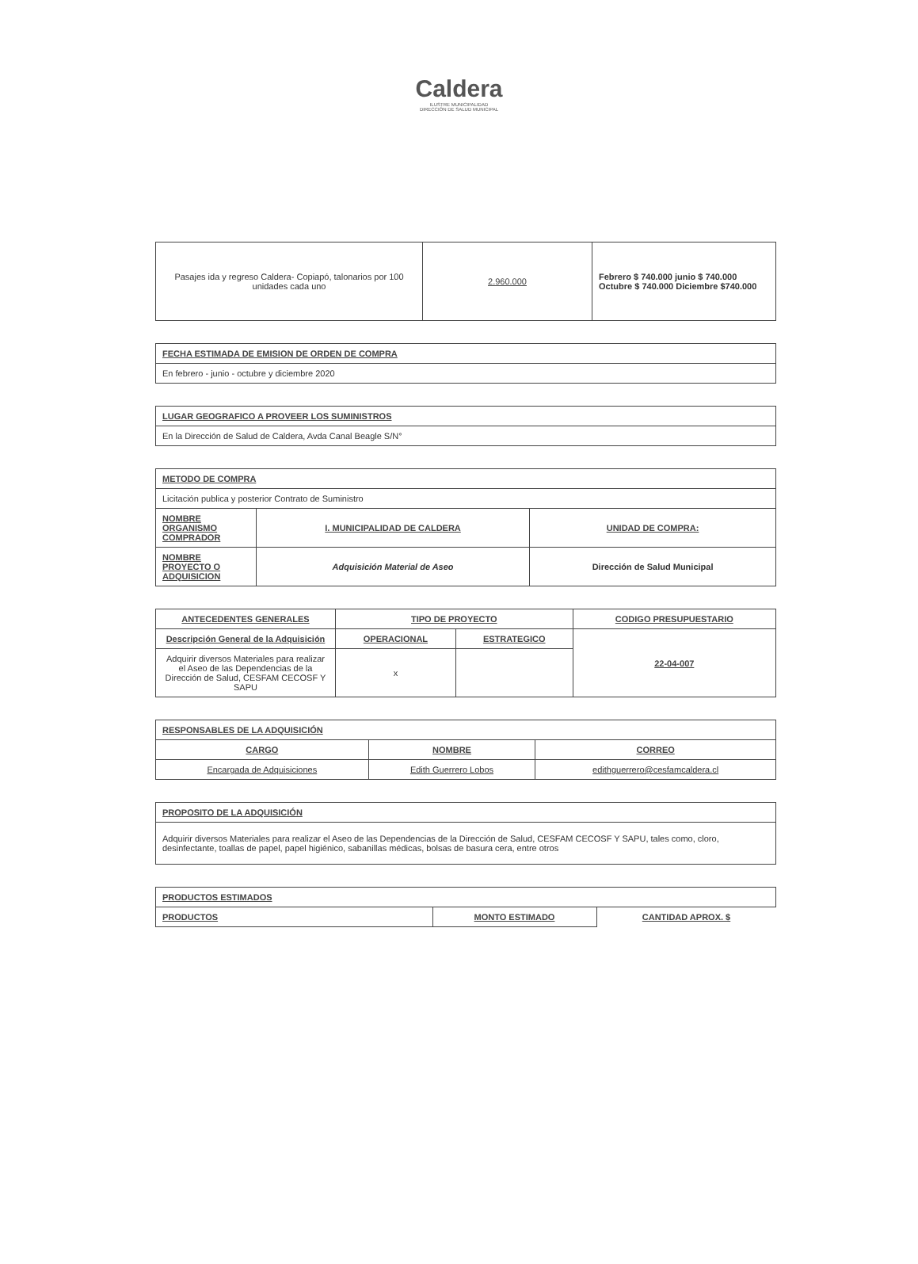Caldera
ILUSTRE MUNICIPALIDAD
DIRECCIÓN DE SALUD MUNICIPAL
| Pasajes ida y regreso Caldera- Copiapó, talonarios por 100 unidades cada uno | 2.960.000 | Febrero $ 740.000 junio $ 740.000 Octubre $ 740.000 Diciembre $740.000 |
| FECHA ESTIMADA DE EMISION DE ORDEN DE COMPRA |
| --- |
| En febrero - junio - octubre y diciembre 2020 |
| LUGAR GEOGRAFICO A PROVEER LOS SUMINISTROS |
| --- |
| En la Dirección de Salud de Caldera, Avda Canal Beagle S/N° |
| METODO DE COMPRA | | |
| --- | --- | --- |
| Licitación publica y posterior Contrato de Suministro | | |
| NOMBRE ORGANISMO COMPRADOR | I. MUNICIPALIDAD DE CALDERA | UNIDAD DE COMPRA: |
| NOMBRE PROYECTO O ADQUISICION | Adquisición Material de Aseo | Dirección de Salud Municipal |
| ANTECEDENTES GENERALES | TIPO DE PROYECTO | | CODIGO PRESUPUESTARIO |
| --- | --- | --- | --- |
| Descripción General de la Adquisición | OPERACIONAL | ESTRATEGICO | 22-04-007 |
| Adquirir diversos Materiales para realizar el Aseo de las Dependencias de la Dirección de Salud, CESFAM CECOSF Y SAPU | x | | |
| RESPONSABLES DE LA ADQUISICIÓN | | |
| --- | --- | --- |
| CARGO | NOMBRE | CORREO |
| Encargada de Adquisiciones | Edith Guerrero Lobos | edithguerrero@cesfamcaldera.cl |
| PROPOSITO DE LA ADQUISICIÓN |
| --- |
| Adquirir diversos Materiales para realizar el Aseo de las Dependencias de la Dirección de Salud, CESFAM CECOSF Y SAPU, tales como, cloro, desinfectante, toallas de papel, papel higiénico, sabanillas médicas, bolsas de basura cera, entre otros |
| PRODUCTOS ESTIMADOS | | |
| --- | --- | --- |
| PRODUCTOS | MONTO ESTIMADO | CANTIDAD APROX. $ |